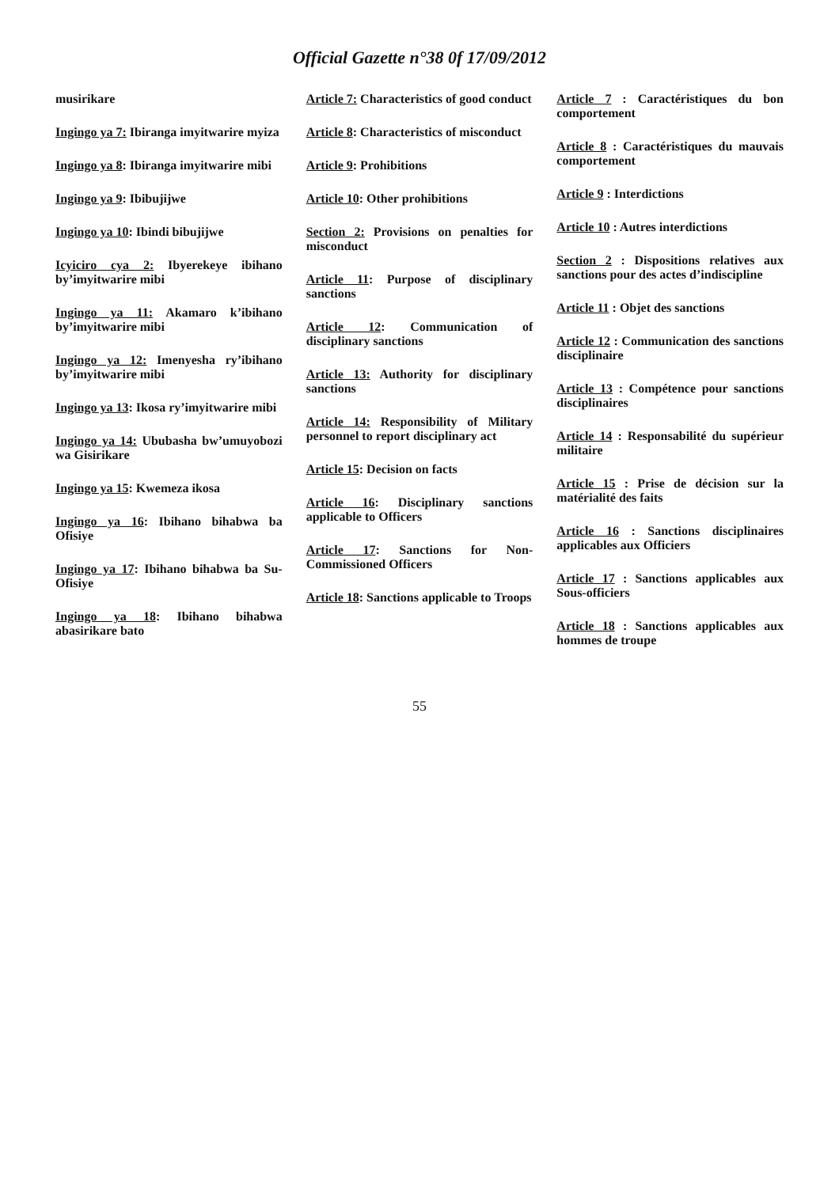Official Gazette n°38 0f 17/09/2012
musirikare
Ingingo ya 7: Ibiranga imyitwarire myiza
Ingingo ya 8: Ibiranga imyitwarire mibi
Ingingo ya 9: Ibibujijwe
Ingingo ya 10: Ibindi bibujijwe
Icyiciro cya 2: Ibyerekeye ibihano by’imyitwarire mibi
Ingingo ya 11: Akamaro k’ibihano by’imyitwarire mibi
Ingingo ya 12: Imenyesha ry’ibihano by’imyitwarire mibi
Ingingo ya 13: Ikosa ry’imyitwarire mibi
Ingingo ya 14: Ububasha bw’umuyobozi wa Gisirikare
Ingingo ya 15: Kwemeza ikosa
Ingingo ya 16: Ibihano bihabwa ba Ofisiye
Ingingo ya 17: Ibihano bihabwa ba Su-Ofisiye
Ingingo ya 18: Ibihano bihabwa abasirikare bato
Article 7: Characteristics of good conduct
Article 8: Characteristics of misconduct
Article 9: Prohibitions
Article 10: Other prohibitions
Section 2: Provisions on penalties for misconduct
Article 11: Purpose of disciplinary sanctions
Article 12: Communication of disciplinary sanctions
Article 13: Authority for disciplinary sanctions
Article 14: Responsibility of Military personnel to report disciplinary act
Article 15: Decision on facts
Article 16: Disciplinary sanctions applicable to Officers
Article 17: Sanctions for Non-Commissioned Officers
Article 18: Sanctions applicable to Troops
Article 7 : Caractéristiques du bon comportement
Article 8 : Caractéristiques du mauvais comportement
Article 9 : Interdictions
Article 10 : Autres interdictions
Section 2 : Dispositions relatives aux sanctions pour des actes d’indiscipline
Article 11 : Objet des sanctions
Article 12 : Communication des sanctions disciplinaire
Article 13 : Compétence pour sanctions disciplinaires
Article 14 : Responsabilité du supérieur militaire
Article 15 : Prise de décision sur la matérialité des faits
Article 16 : Sanctions disciplinaires applicables aux Officiers
Article 17 : Sanctions applicables aux Sous-officiers
Article 18 : Sanctions applicables aux hommes de troupe
55